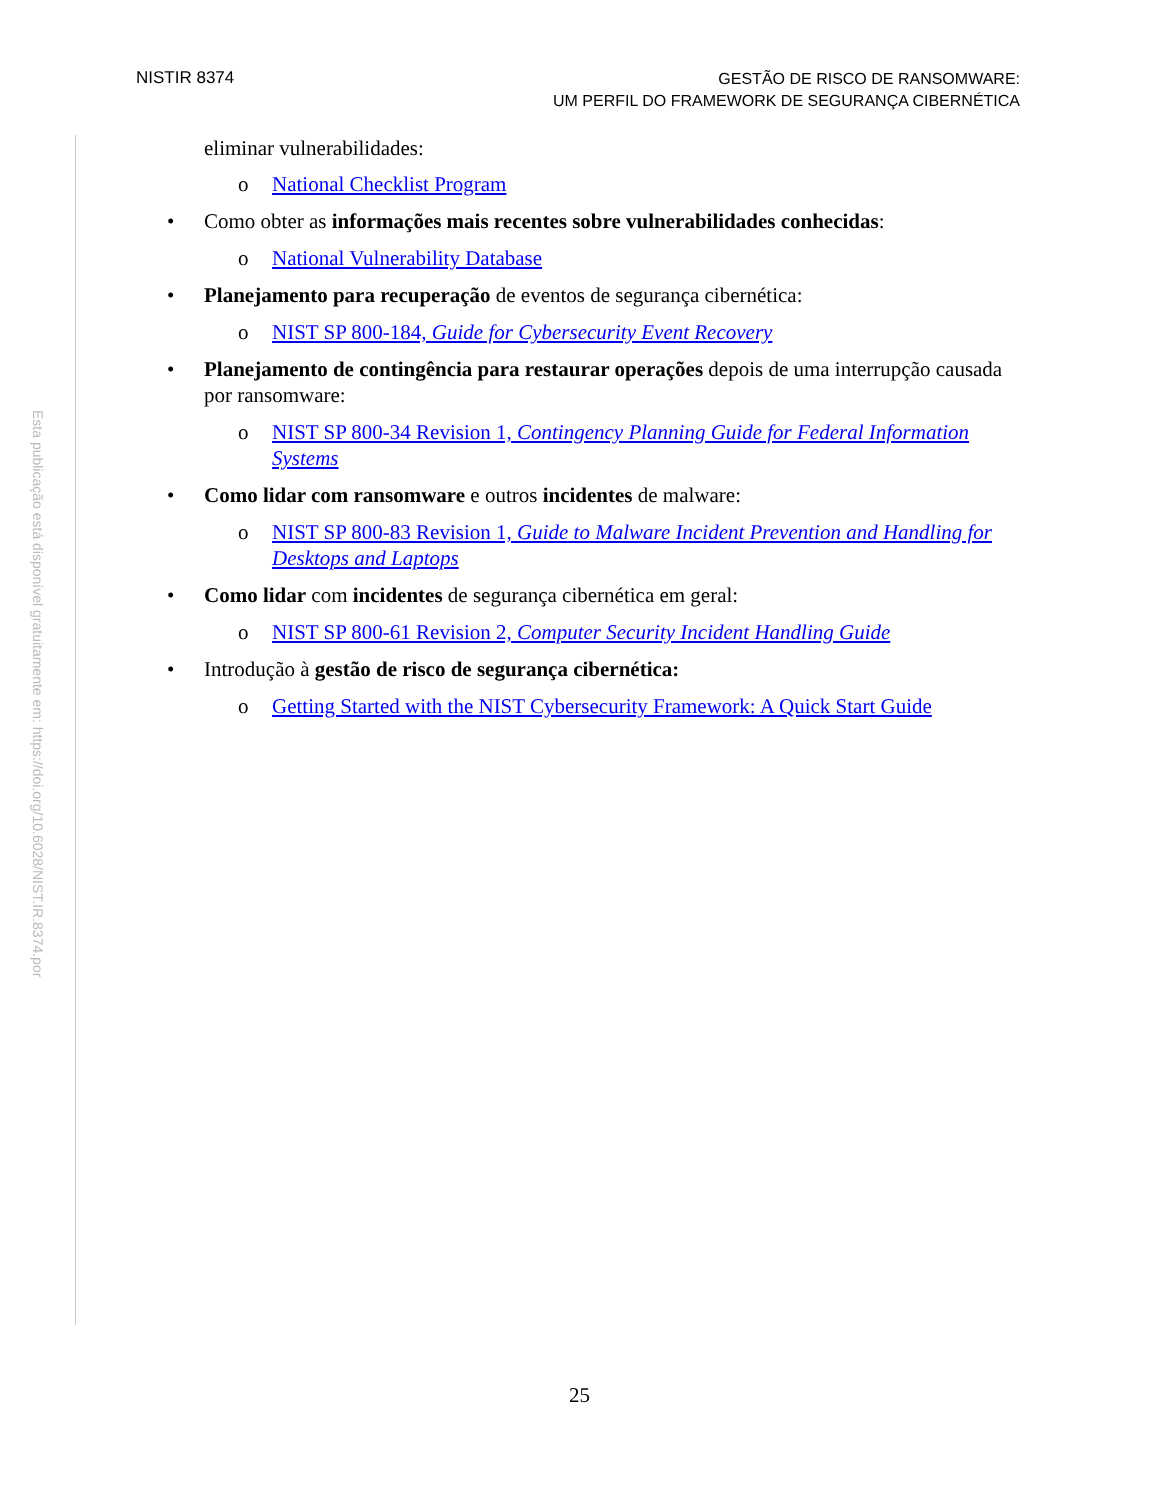NISTIR 8374
GESTÃO DE RISCO DE RANSOMWARE:
UM PERFIL DO FRAMEWORK DE SEGURANÇA CIBERNÉTICA
Esta publicação está disponível gratuitamente em: https://doi.org/10.6028/NIST.IR.8374.por
eliminar vulnerabilidades:
o National Checklist Program
• Como obter as informações mais recentes sobre vulnerabilidades conhecidas:
o National Vulnerability Database
• Planejamento para recuperação de eventos de segurança cibernética:
o NIST SP 800-184, Guide for Cybersecurity Event Recovery
• Planejamento de contingência para restaurar operações depois de uma interrupção causada por ransomware:
o NIST SP 800-34 Revision 1, Contingency Planning Guide for Federal Information Systems
• Como lidar com ransomware e outros incidentes de malware:
o NIST SP 800-83 Revision 1, Guide to Malware Incident Prevention and Handling for Desktops and Laptops
• Como lidar com incidentes de segurança cibernética em geral:
o NIST SP 800-61 Revision 2, Computer Security Incident Handling Guide
• Introdução à gestão de risco de segurança cibernética:
o Getting Started with the NIST Cybersecurity Framework: A Quick Start Guide
25